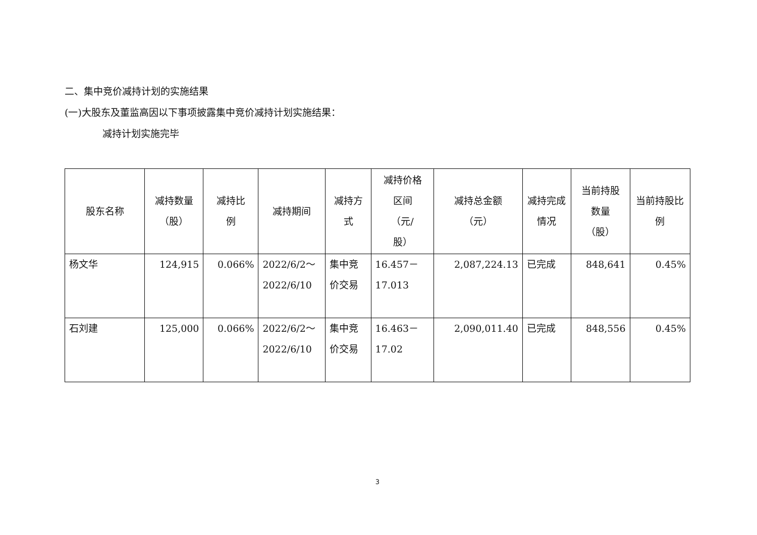二、集中竞价减持计划的实施结果
(一)大股东及董监高因以下事项披露集中竞价减持计划实施结果：
减持计划实施完毕
| 股东名称 | 减持数量 （股） | 减持比 例 | 减持期间 | 减持方 式 | 减持价格 区间 （元/ 股） | 减持总金额 （元） | 减持完成 情况 | 当前持股 数量 （股） | 当前持股比 例 |
| --- | --- | --- | --- | --- | --- | --- | --- | --- | --- |
| 杨文华 | 124,915 | 0.066% | 2022/6/2～ 2022/6/10 | 集中竞 价交易 | 16.457－ 17.013 | 2,087,224.13 | 已完成 | 848,641 | 0.45% |
| 石刘建 | 125,000 | 0.066% | 2022/6/2～ 2022/6/10 | 集中竞 价交易 | 16.463－ 17.02 | 2,090,011.40 | 已完成 | 848,556 | 0.45% |
3